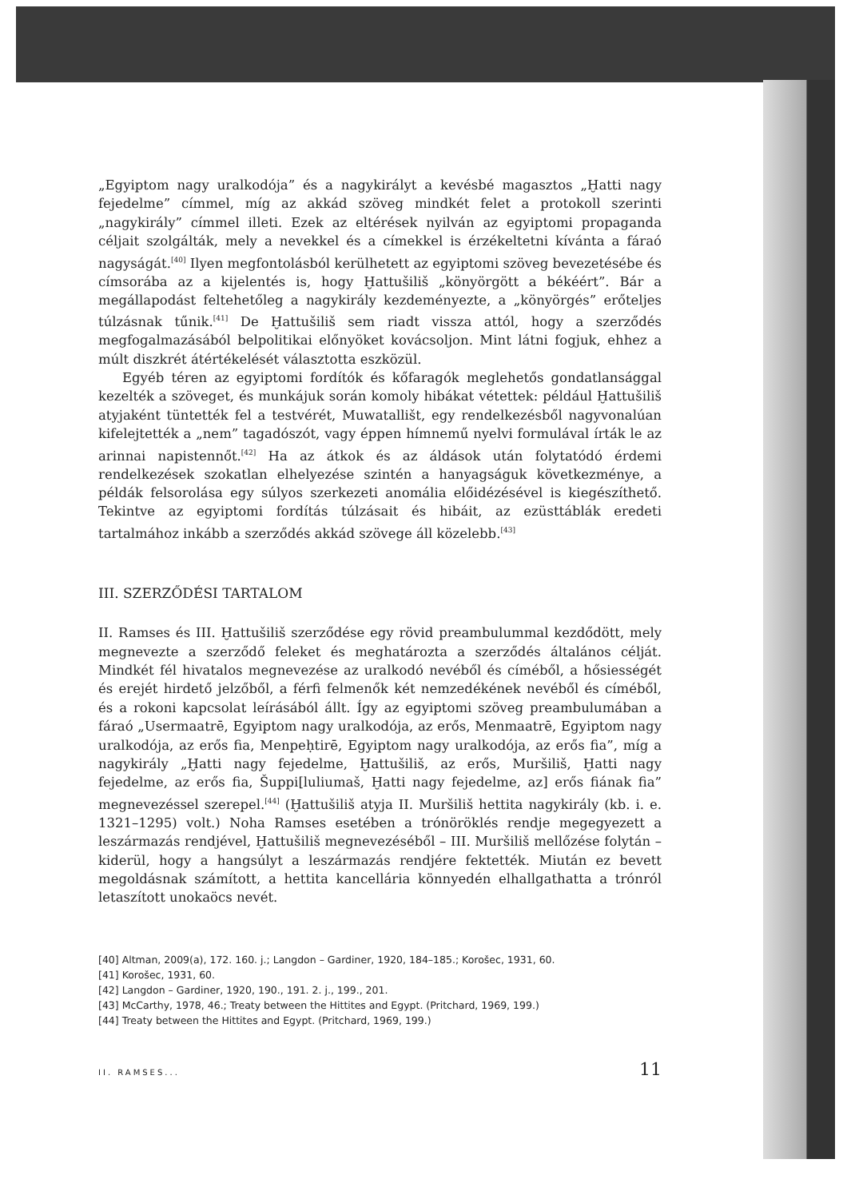„Egyiptom nagy uralkodója” és a nagykirályt a kevésbé magasztos „Ḫatti nagy fejedelme” címmel, míg az akkád szöveg mindkét felet a protokoll szerinti „nagykirály” címmel illeti. Ezek az eltérések nyilván az egyiptomi propaganda céljait szolgálták, mely a nevekkel és a címekkel is érzékeltetni kívánta a fáraó nagyságát.<sup>[40]</sup> Ilyen megfontolásból kerülhetett az egyiptomi szöveg bevezetésébe és címsorába az a kijelentés is, hogy Ḫattušiliš „könyörgött a békéért”. Bár a megállapodást feltehetőleg a nagykirály kezdeményezte, a „könyörgés” erőteljes túlzásnak tűnik.<sup>[41]</sup> De Ḫattušiliš sem riadt vissza attól, hogy a szerződés megfogalmazásából belpolitikai előnyöket kovácsoljon. Mint látni fogjuk, ehhez a múlt diszkrét átértékelését választotta eszközül.
Egyéb téren az egyiptomi fordítók és kőfaragók meglehetős gondatlansággal kezelték a szöveget, és munkájuk során komoly hibákat vétettek: például Ḫattušiliš atyjaként tüntették fel a testvérét, Muwatallišt, egy rendelkezésből nagyvonalúan kifelejtették a „nem” tagadószót, vagy éppen hímnemű nyelvi formulával írták le az arinnai napistennőt.<sup>[42]</sup> Ha az átkok és az áldások után folytatódó érdemi rendelkezések szokatlan elhelyezése szintén a hanyagságuk következménye, a példák felsorolása egy súlyos szerkezeti anomália előidézésével is kiegészíthető. Tekintve az egyiptomi fordítás túlzásait és hibáit, az ezüsttáblák eredeti tartalmához inkább a szerződés akkád szövege áll közelebb.<sup>[43]</sup>
III. SZERZŐDÉSI TARTALOM
II. Ramses és III. Ḫattušiliš szerződése egy rövid preambulummal kezdődött, mely megnevezte a szerződő feleket és meghatározta a szerződés általános célját. Mindkét fél hivatalos megnevezése az uralkodó nevéből és címéből, a hősiességét és erejét hirdető jelzőből, a férfi felmenők két nemzedékének nevéből és címéből, és a rokoni kapcsolat leírásából állt. Így az egyiptomi szöveg preambulumában a fáraó „Usermaatrē, Egyiptom nagy uralkodója, az erős, Menmaatrē, Egyiptom nagy uralkodója, az erős fia, Menpeḥtirē, Egyiptom nagy uralkodója, az erős fia”, míg a nagykirály „Ḫatti nagy fejedelme, Ḫattušiliš, az erős, Muršiliš, Ḫatti nagy fejedelme, az erős fia, Šuppi[luliumaš, Ḫatti nagy fejedelme, az] erős fiának fia” megnevezéssel szerepel.<sup>[44]</sup> (Ḫattušiliš atyja II. Muršiliš hettita nagykirály (kb. i. e. 1321–1295) volt.) Noha Ramses esetében a trónöröklés rendje megegyezett a leszármazás rendjével, Ḫattušiliš megnevezéséből – III. Muršiliš mellőzése folytán – kiderül, hogy a hangsúlyt a leszármazás rendjére fektették. Miután ez bevett megoldásnak számított, a hettita kancellária könnyedén elhallgathatta a trónról letaszított unokaöcs nevét.
[40] Altman, 2009(a), 172. 160. j.; Langdon – Gardiner, 1920, 184–185.; Korošec, 1931, 60.
[41] Korošec, 1931, 60.
[42] Langdon – Gardiner, 1920, 190., 191. 2. j., 199., 201.
[43] McCarthy, 1978, 46.; Treaty between the Hittites and Egypt. (Pritchard, 1969, 199.)
[44] Treaty between the Hittites and Egypt. (Pritchard, 1969, 199.)
II. RAMSES... 11